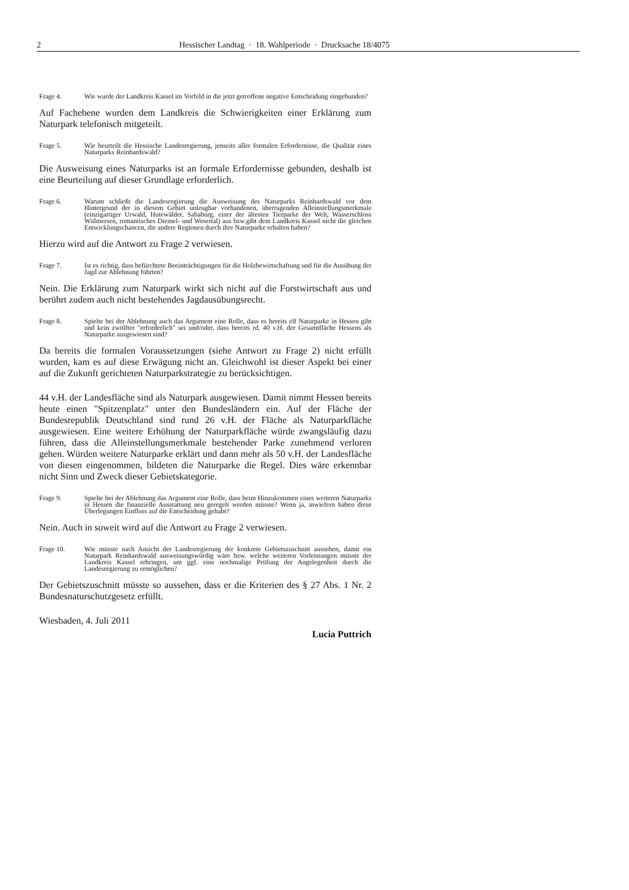2 Hessischer Landtag · 18. Wahlperiode · Drucksache 18/4075
Frage 4. Wie wurde der Landkreis Kassel im Vorfeld in die jetzt getroffene negative Entscheidung eingebunden?
Auf Fachebene wurden dem Landkreis die Schwierigkeiten einer Erklärung zum Naturpark telefonisch mitgeteilt.
Frage 5. Wie beurteilt die Hessische Landesregierung, jenseits aller formalen Erfordernisse, die Qualität eines Naturparks Reinhardswald?
Die Ausweisung eines Naturparks ist an formale Erfordernisse gebunden, deshalb ist eine Beurteilung auf dieser Grundlage erforderlich.
Frage 6. Warum schließt die Landesregierung die Ausweisung des Naturparks Reinhardswald vor dem Hintergrund der in diesem Gebiet unleugbar vorhandenen, überragenden Alleinstellungsmerkmale (einzigartiger Urwald, Hutewälder, Sababurg, einer der ältesten Tierparke der Welt, Wasserschloss Wülmersen, romantisches Diemel- und Wesertal) aus bzw.gibt dem Landkreis Kassel nicht die gleichen Entwicklungschancen, die andere Regionen durch ihre Naturparke erhalten haben?
Hierzu wird auf die Antwort zu Frage 2 verwiesen.
Frage 7. Ist es richtig, dass befürchtete Beeinträchtigungen für die Holzbewirtschaftung und für die Ausübung der Jagd zur Ablehnung führten?
Nein. Die Erklärung zum Naturpark wirkt sich nicht auf die Forstwirtschaft aus und berührt zudem auch nicht bestehendes Jagdausübungsrecht.
Frage 8. Spielte bei der Ablehnung auch das Argument eine Rolle, dass es bereits elf Naturparke in Hessen gibt und kein zwölfter "erforderlich" sei und/oder, dass bereits rd. 40 v.H. der Gesamtfläche Hessens als Naturparke ausgewiesen sind?
Da bereits die formalen Voraussetzungen (siehe Antwort zu Frage 2) nicht erfüllt wurden, kam es auf diese Erwägung nicht an. Gleichwohl ist dieser Aspekt bei einer auf die Zukunft gerichteten Naturparkstrategie zu berücksichtigen.
44 v.H. der Landesfläche sind als Naturpark ausgewiesen. Damit nimmt Hessen bereits heute einen "Spitzenplatz" unter den Bundesländern ein. Auf der Fläche der Bundesrepublik Deutschland sind rund 26 v.H. der Fläche als Naturparkfläche ausgewiesen. Eine weitere Erhöhung der Naturparkfläche würde zwangsläufig dazu führen, dass die Alleinstellungsmerkmale bestehender Parke zunehmend verloren gehen. Würden weitere Naturparke erklärt und dann mehr als 50 v.H. der Landesfläche von diesen eingenommen, bildeten die Naturparke die Regel. Dies wäre erkennbar nicht Sinn und Zweck dieser Gebietskategorie.
Frage 9. Spielte bei der Ablehnung das Argument eine Rolle, dass beim Hinzukommen eines weiteren Naturparks in Hessen die finanzielle Ausstattung neu geregelt werden müsste? Wenn ja, inwiefern haben diese Überlegungen Einfluss auf die Entscheidung gehabt?
Nein. Auch in soweit wird auf die Antwort zu Frage 2 verwiesen.
Frage 10. Wie müsste nach Ansicht der Landesregierung der konkrete Gebietszuschnitt aussehen, damit ein Naturpark Reinhardswald ausweisungswürdig wäre bzw. welche weiteren Vorleistungen müsste der Landkreis Kassel erbringen, um ggf. eine nochmalige Prüfung der Angelegenheit durch die Landesregierung zu ermöglichen?
Der Gebietszuschnitt müsste so aussehen, dass er die Kriterien des § 27 Abs. 1 Nr. 2 Bundesnaturschutzgesetz erfüllt.
Wiesbaden, 4. Juli 2011
Lucia Puttrich